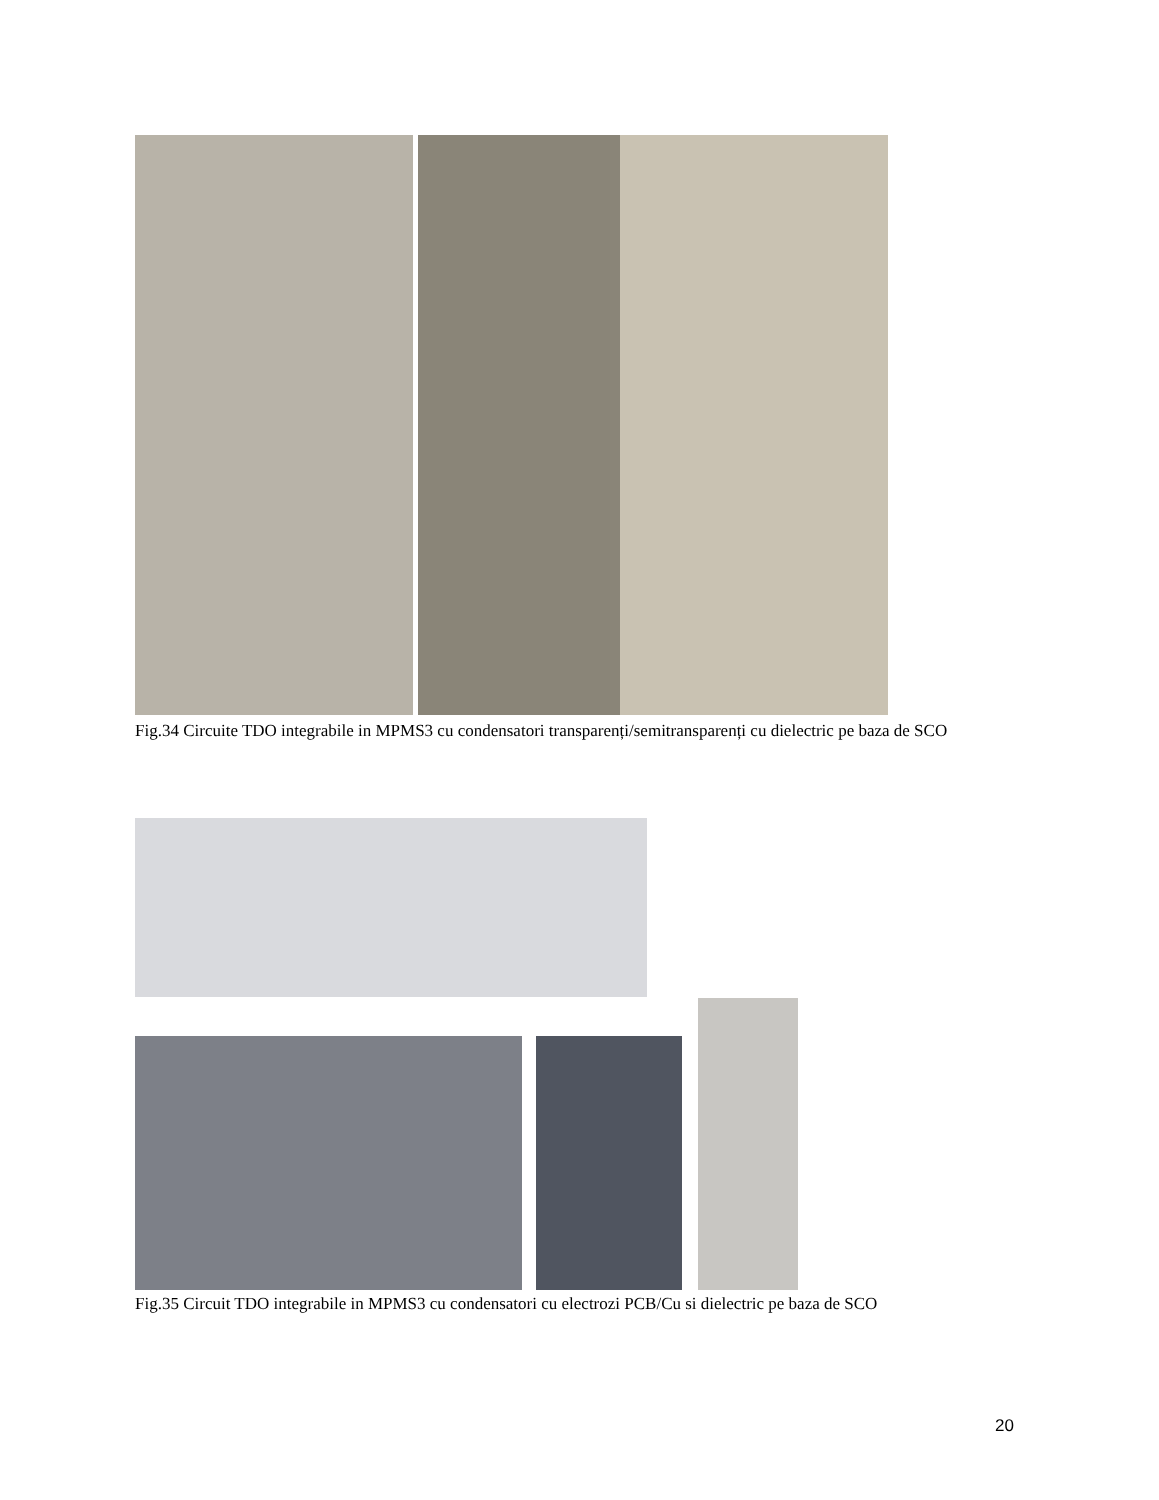Fig.34 Circuite TDO integrabile in MPMS3 cu condensatori transparenți/semitransparenți cu dielectric pe baza de SCO
Fig.35 Circuit TDO integrabile in MPMS3 cu condensatori cu electrozi PCB/Cu si dielectric pe baza de SCO
20